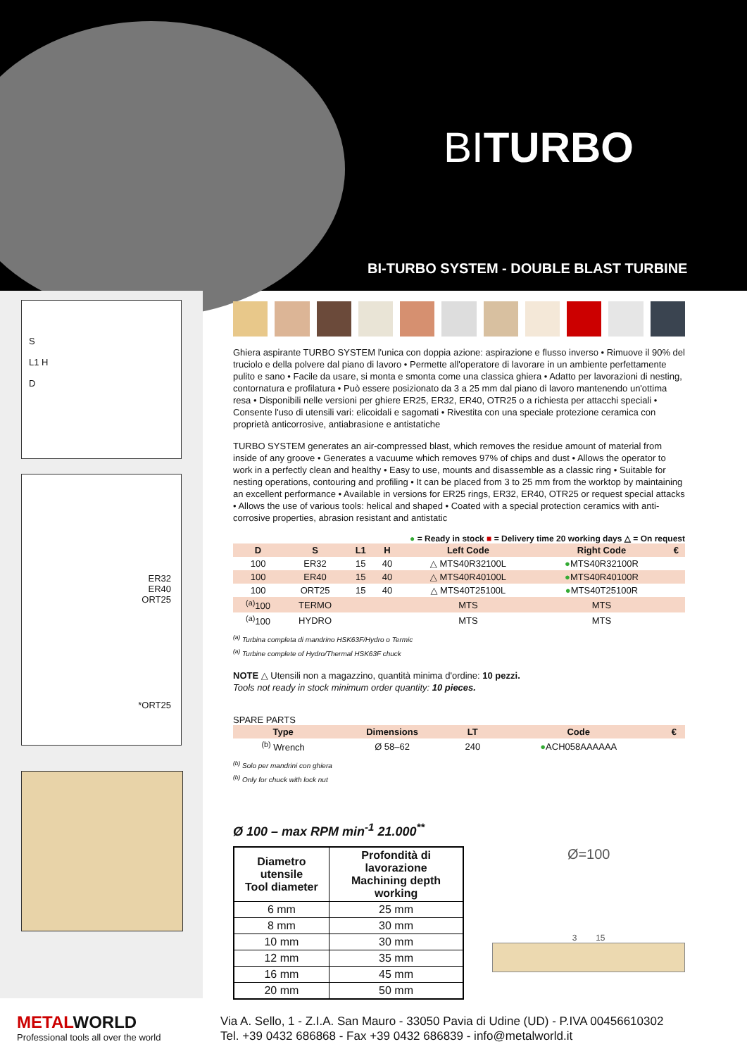BITURBO
BI-TURBO SYSTEM - DOUBLE BLAST TURBINE
S
L1 H
D
ER32
ER40
ORT25
*ORT25
Ghiera aspirante TURBO SYSTEM l'unica con doppia azione: aspirazione e flusso inverso • Rimuove il 90% del truciolo e della polvere dal piano di lavoro • Permette all'operatore di lavorare in un ambiente perfettamente pulito e sano • Facile da usare, si monta e smonta come una classica ghiera • Adatto per lavorazioni di nesting, contornatura e profilatura • Può essere posizionato da 3 a 25 mm dal piano di lavoro mantenendo un'ottima resa • Disponibili nelle versioni per ghiere ER25, ER32, ER40, OTR25 o a richiesta per attacchi speciali • Consente l'uso di utensili vari: elicoidali e sagomati • Rivestita con una speciale protezione ceramica con proprietà anticorrosive, antiabrasione e antistatiche
TURBO SYSTEM generates an air-compressed blast, which removes the residue amount of material from inside of any groove • Generates a vacuume which removes 97% of chips and dust • Allows the operator to work in a perfectly clean and healthy • Easy to use, mounts and disassemble as a classic ring • Suitable for nesting operations, contouring and profiling • It can be placed from 3 to 25 mm from the worktop by maintaining an excellent performance • Available in versions for ER25 rings, ER32, ER40, OTR25 or request special attacks • Allows the use of various tools: helical and shaped • Coated with a special protection ceramics with anti-corrosive properties, abrasion resistant and antistatic
● = Ready in stock ■ = Delivery time 20 working days △ = On request
| D | S | L1 | H | Left Code | Right Code | € |
| --- | --- | --- | --- | --- | --- | --- |
| 100 | ER32 | 15 | 40 | △ MTS40R32100L | ● MTS40R32100R | |
| 100 | ER40 | 15 | 40 | △ MTS40R40100L | ● MTS40R40100R | |
| 100 | ORT25 | 15 | 40 | △ MTS40T25100L | ● MTS40T25100R | |
| <sup>(a)</sup> 100 | TERMO | | | MTS | MTS | |
| <sup>(a)</sup> 100 | HYDRO | | | MTS | MTS | |
<sup>(a)</sup> Turbina completa di mandrino HSK63F/Hydro o Termic
<sup>(a)</sup> Turbine complete of Hydro/Thermal HSK63F chuck
NOTE △ Utensili non a magazzino, quantità minima d'ordine: 10 pezzi.
Tools not ready in stock minimum order quantity: 10 pieces.
SPARE PARTS
| Type | Dimensions | LT | Code | € |
| --- | --- | --- | --- | --- |
| <sup>(b)</sup> Wrench | Ø 58–62 | 240 | ● ACH058AAAAAA | |
<sup>(b)</sup> Solo per mandrini con ghiera
<sup>(b)</sup> Only for chuck with lock nut
Ø 100 – max RPM min<sup>-1</sup> 21.000<sup>**</sup>
| Diametro utensile Tool diameter | Profondità di lavorazione Machining depth working |
| --- | --- |
| 6 mm | 25 mm |
| 8 mm | 30 mm |
| 10 mm | 30 mm |
| 12 mm | 35 mm |
| 16 mm | 45 mm |
| 20 mm | 50 mm |
Ø=100
3 15
METAL WORLD
Professional tools all over the world
Via A. Sello, 1 - Z.I.A. San Mauro - 33050 Pavia di Udine (UD) - P.IVA 00456610302
Tel. +39 0432 686868 - Fax +39 0432 686839 - info@metalworld.it